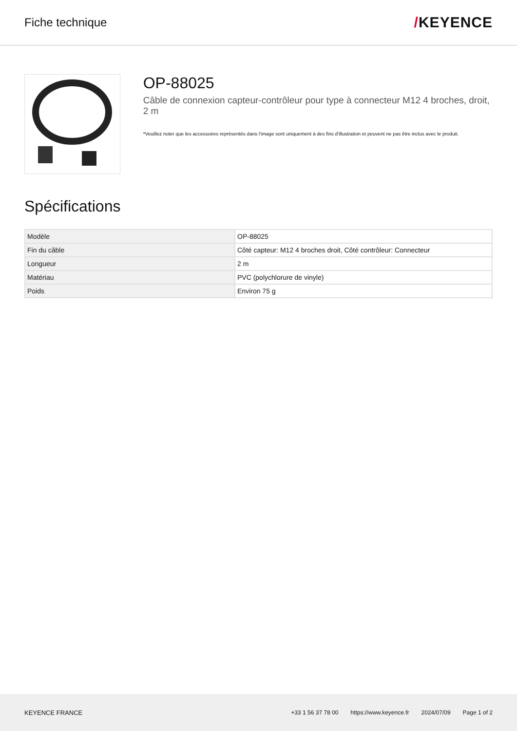Fiche technique
/KEYENCE
OP-88025
Câble de connexion capteur-contrôleur pour type à connecteur M12 4 broches, droit, 2 m
*Veuillez noter que les accessoires représentés dans l'image sont uniquement à des fins d'illustration et peuvent ne pas être inclus avec le produit.
Spécifications
| Modèle | OP-88025 |
| Fin du câble | Côté capteur: M12 4 broches droit, Côté contrôleur: Connecteur |
| Longueur | 2 m |
| Matériau | PVC (polychlorure de vinyle) |
| Poids | Environ 75 g |
KEYENCE FRANCE
+33 1 56 37 78 00 https://www.keyence.fr 2024/07/09 Page 1 of 2